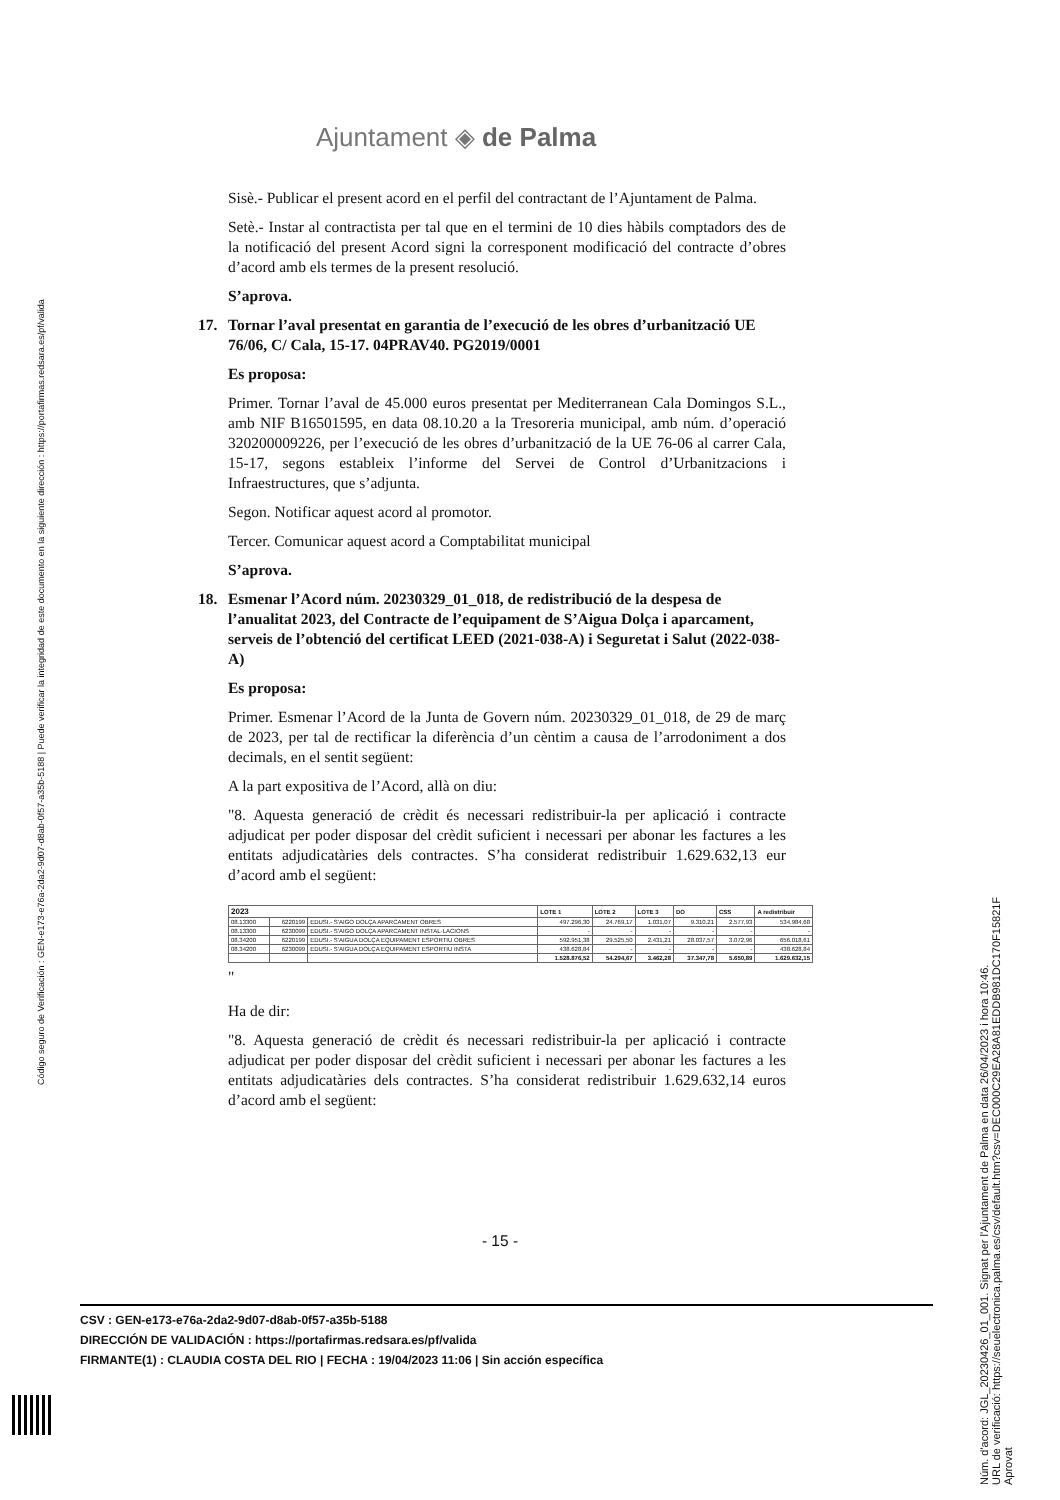Ajuntament ◈ de Palma
Sisè.- Publicar el present acord en el perfil del contractant de l’Ajuntament de Palma.
Setè.- Instar al contractista per tal que en el termini de 10 dies hàbils comptadors des de la notificació del present Acord signi la corresponent modificació del contracte d’obres d’acord amb els termes de la present resolució.
S’aprova.
17. Tornar l’aval presentat en garantia de l’execució de les obres d’urbanització UE 76/06, C/ Cala, 15-17. 04PRAV40. PG2019/0001
Es proposa:
Primer. Tornar l’aval de 45.000 euros presentat per Mediterranean Cala Domingos S.L., amb NIF B16501595, en data 08.10.20 a la Tresoreria municipal, amb núm. d’operació 320200009226, per l’execució de les obres d’urbanització de la UE 76-06 al carrer Cala, 15-17, segons estableix l’informe del Servei de Control d’Urbanitzacions i Infraestructures, que s’adjunta.
Segon. Notificar aquest acord al promotor.
Tercer. Comunicar aquest acord a Comptabilitat municipal
S’aprova.
18. Esmenar l’Acord núm. 20230329_01_018, de redistribució de la despesa de l’anualitat 2023, del Contracte de l’equipament de S’Aigua Dolça i aparcament, serveis de l’obtenció del certificat LEED (2021-038-A) i Seguretat i Salut (2022-038-A)
Es proposa:
Primer. Esmenar l’Acord de la Junta de Govern núm. 20230329_01_018, de 29 de març de 2023, per tal de rectificar la diferència d’un cèntim a causa de l’arrodoniment a dos decimals, en el sentit següent:
A la part expositiva de l’Acord, allà on diu:
"8. Aquesta generació de crèdit és necessari redistribuir-la per aplicació i contracte adjudicat per poder disposar del crèdit suficient i necessari per abonar les factures a les entitats adjudicatàries dels contractes. S’ha considerat redistribuir 1.629.632,13 eur d’acord amb el següent:
| 2023 | | | LOTE 1 | LOTE 2 | LOTE 3 | DO | CSS | A redistribuir |
| --- | --- | --- | --- | --- | --- | --- | --- | --- |
| 08.13300 | 6220199 | EDUSI.- S'AIGO DOLÇA APARCAMENT OBRES | 497.296,30 | 24.769,17 | 1.031,07 | 9.310,21 | 2.577,93 | 534.984,68 |
| 08.13300 | 6230099 | EDUSI.- S'AIGO DOLÇA APARCAMENT INSTAL·LACIONS | - | - | - | - | - | - |
| 08.34200 | 6220199 | EDUSI.- S'AIGUA DOLÇA EQUIPAMENT ESPORTIU OBRES | 592.951,38 | 29.525,50 | 2.431,21 | 28.037,57 | 3.072,96 | 656.018,61 |
| 08.34200 | 6230099 | EDUSI.- S'AIGUA DOLÇA EQUIPAMENT ESPORTIU INSTA | 438.628,84 | - | - | - | - | 438.628,84 |
| | | | 1.528.876,52 | 54.294,67 | 3.462,28 | 37.347,78 | 5.650,89 | 1.629.632,15 |
"
Ha de dir:
"8. Aquesta generació de crèdit és necessari redistribuir-la per aplicació i contracte adjudicat per poder disposar del crèdit suficient i necessari per abonar les factures a les entitats adjudicatàries dels contractes. S’ha considerat redistribuir 1.629.632,14 euros d’acord amb el següent:
- 15 -
CSV : GEN-e173-e76a-2da2-9d07-d8ab-0f57-a35b-5188
DIRECCIÓN DE VALIDACIÓN : https://portafirmas.redsara.es/pf/valida
FIRMANTE(1) : CLAUDIA COSTA DEL RIO | FECHA : 19/04/2023 11:06 | Sin acción específica
Código seguro de Verificación : GEN-e173-e76a-2da2-9d07-d8ab-0f57-a35b-5188 | Puede verificar la integridad de este documento en la siguiente dirección : https://portafirmas.redsara.es/pf/valida
Núm. d'acord: JGL_20230426_01_001. Signat per l'Ajuntament de Palma en data 26/04/2023 i hora 10:46.
URL de verificació: https://seuelectronica.palma.es/csv/default.htm?csv=DEC000C29EA28A81EDDB981DC170F15821F
Aprovat